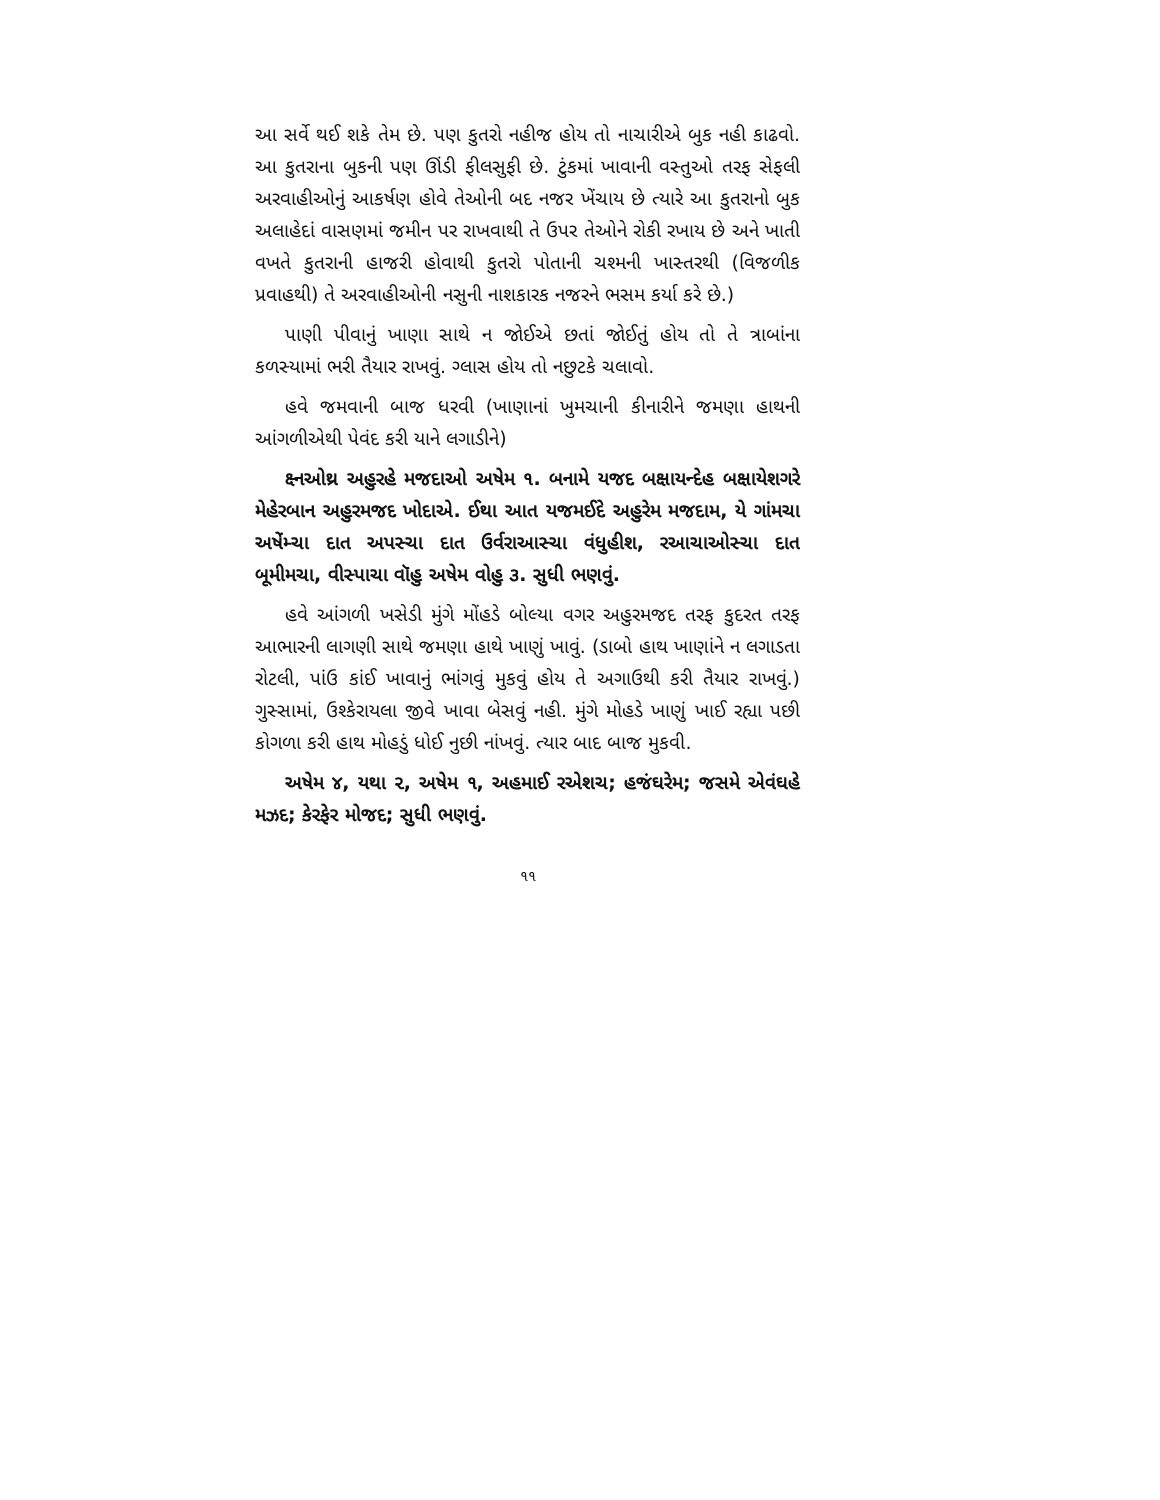આ સર્વે થઈ શકે તેમ છે. પણ કુતરો નહીજ હોય તો નાચારીએ બુક નહી કાઢવો. આ કુતરાના બુકની પણ ઊંડી ફીલસુફી છે. ટુંકમાં ખાવાની વસ્તુઓ તરફ સેફલી અરવાહીઓનું આકર્ષણ હોવે તેઓની બદ નજર ખેંચાય છે ત્યારે આ કુતરાનો બુક અલાહેદાં વાસણમાં જમીન પર રાખવાથી તે ઉપર તેઓને રોકી રખાય છે અને ખાતી વખતે કુતરાની હાજરી હોવાથી કુતરો પોતાની ચશ્મની ખાસ્તરથી (વિજળીક પ્રવાહથી) તે અરવાહીઓની નસુની નાશકારક નજરને ભસમ કર્યા કરે છે.)
પાણી પીવાનું ખાણા સાથે ન જોઈએ છતાં જોઈતું હોય તો તે ત્રાબાંના કળસ્યામાં ભરી તૈયાર રાખવું. ગ્લાસ હોય તો નછુટકે ચલાવો.
હવે જમવાની બાજ ધરવી (ખાણાનાં ખુમચાની કીનારીને જમણા હાથની આંગળીએથી પેવંદ કરી યાને લગાડીને)
ક્ષ્નઓથ્ર અહુરહે મજદાઓ અષેમ ૧. બનામે યજદ બક્ષાયન્દેહ બક્ષાયેશગરે મેહેરબાન અહુરમજદ ખોદાએ. ઈથા આત યજમઈદે અહુરેમ મજદામ, યે ગાંમચા અષેંમ્ચા દાત અપસ્ચા દાત ઉર્વરાઆસ્ચા વંધુહીશ, રઆચાઓસ્ચા દાત બૂમીમચા, વીસ્પાચા વૉહુ અષેમ વોહુ ૩. સુધી ભણવું.
હવે આંગળી ખસેડી મુંગે મોંહડે બોલ્યા વગર અહુરમજદ તરફ કુદરત તરફ આભારની લાગણી સાથે જમણા હાથે ખાણું ખાવું. (ડાબો હાથ ખાણાંને ન લગાડતા રોટલી, પાંઉ કાંઈ ખાવાનું ભાંગવું મુકવું હોય તે અગાઉથી કરી તૈયાર રાખવું.) ગુસ્સામાં, ઉશ્કેરાયલા જીવે ખાવા બેસવું નહી. મુંગે મોહડે ખાણું ખાઈ રહ્યા પછી કોગળા કરી હાથ મોહડું ધોઈ નુછી નાંખવું. ત્યાર બાદ બાજ મુકવી.
અષેમ ૪, યથા ૨, અષેમ ૧, અહમાઈ રએશચ; હજંઘરેમ; જસમે એવંઘહે મઝદ; કેરફેર મોજદ; સુધી ભણવું.
૧૧